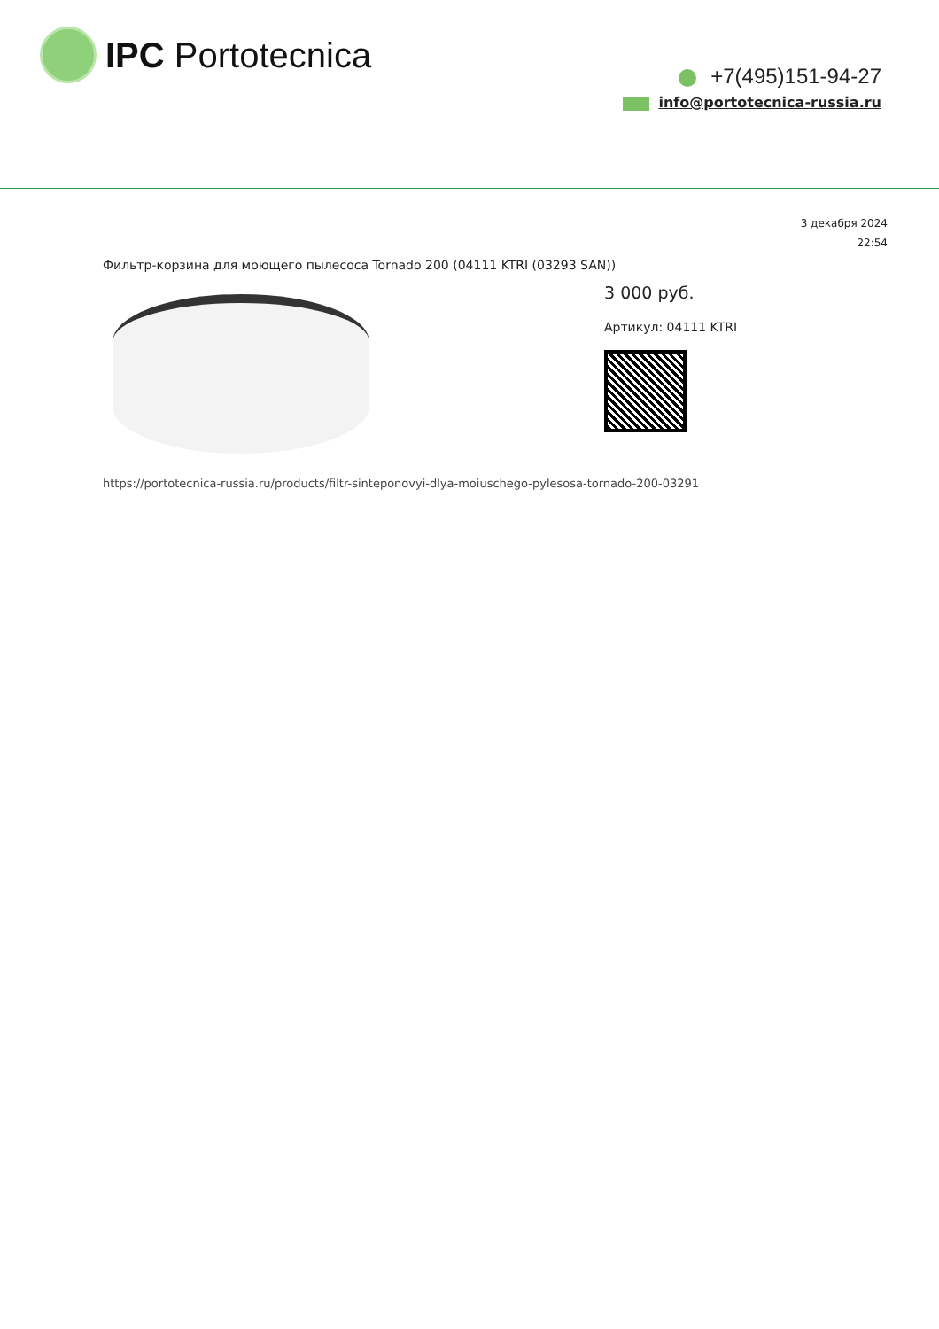IPC Portotecnica
+7(495)151-94-27
info@portotecnica-russia.ru
3 декабря 2024
22:54
Фильтр-корзина для моющего пылесоса Tornado 200 (04111 KTRI (03293 SAN))
3 000 руб.
Артикул: 04111 KTRI
https://portotecnica-russia.ru/products/filtr-sinteponovyi-dlya-moiuschego-pylesosa-tornado-200-03291